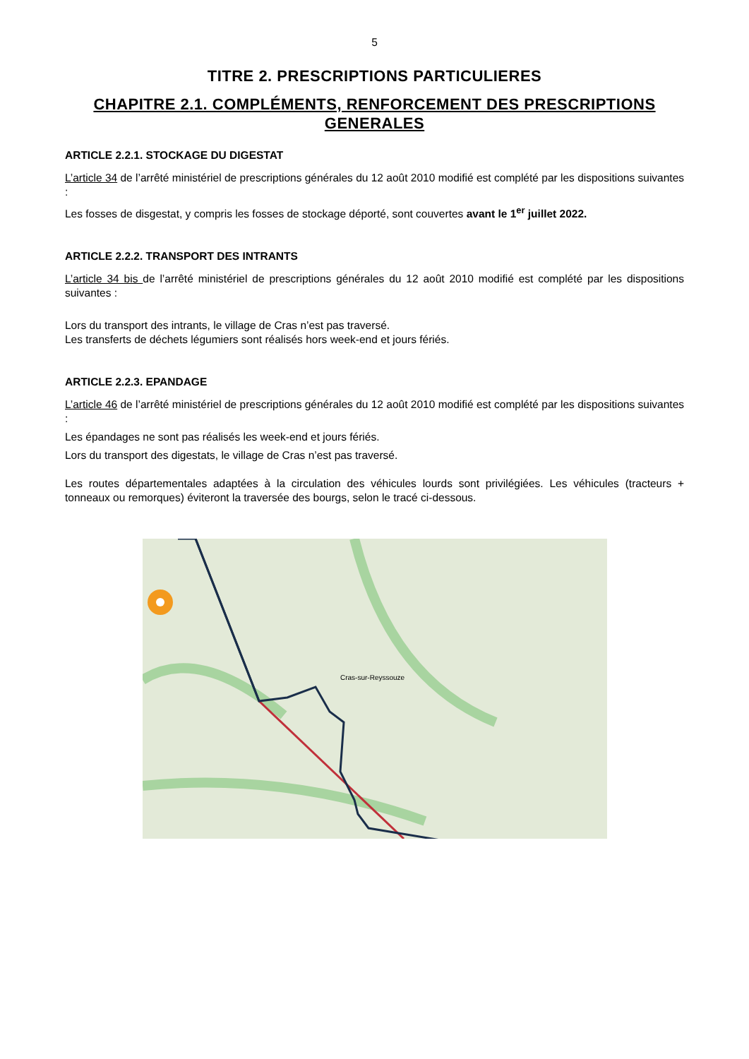5
TITRE 2. PRESCRIPTIONS PARTICULIERES
CHAPITRE 2.1. COMPLÉMENTS, RENFORCEMENT DES PRESCRIPTIONS GENERALES
ARTICLE 2.2.1. STOCKAGE DU DIGESTAT
L’article 34 de l’arrêté ministériel de prescriptions générales du 12 août 2010 modifié est complété par les dispositions suivantes :
Les fosses de disgestat, y compris les fosses de stockage déporté, sont couvertes avant le 1<sup>er</sup> juillet 2022.
ARTICLE 2.2.2. TRANSPORT DES INTRANTS
L’article 34 bis de l’arrêté ministériel de prescriptions générales du 12 août 2010 modifié est complété par les dispositions suivantes :
Lors du transport des intrants, le village de Cras n’est pas traversé.
Les transferts de déchets légumiers sont réalisés hors week-end et jours fériés.
ARTICLE 2.2.3. EPANDAGE
L’article 46 de l’arrêté ministériel de prescriptions générales du 12 août 2010 modifié est complété par les dispositions suivantes :
Les épandages ne sont pas réalisés les week-end et jours fériés.
Lors du transport des digestats, le village de Cras n’est pas traversé.
Les routes départementales adaptées à la circulation des véhicules lourds sont privilégiées. Les véhicules (tracteurs + tonneaux ou remorques) éviteront la traversée des bourgs, selon le tracé ci-dessous.
Cras-sur-Reyssouze